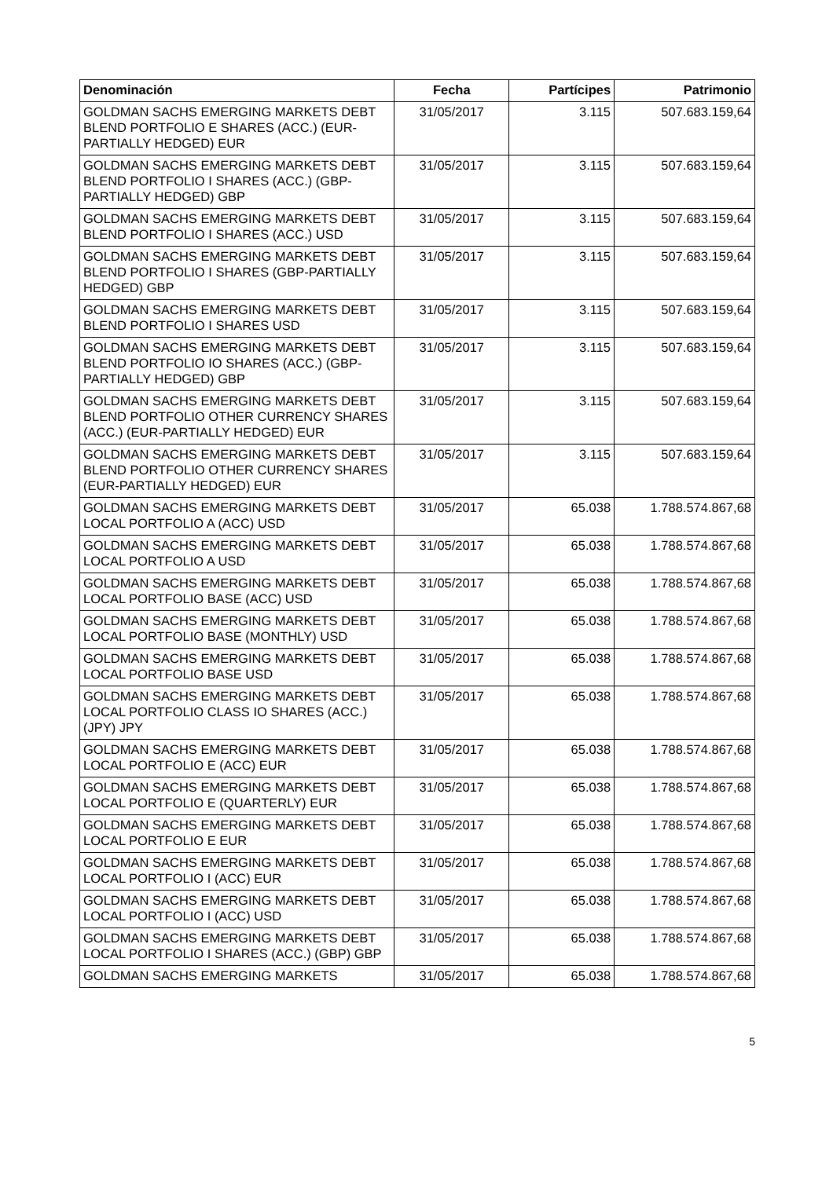| Denominación | Fecha | Partícipes | Patrimonio |
| --- | --- | --- | --- |
| GOLDMAN SACHS EMERGING MARKETS DEBT BLEND PORTFOLIO E SHARES (ACC.) (EUR-PARTIALLY HEDGED) EUR | 31/05/2017 | 3.115 | 507.683.159,64 |
| GOLDMAN SACHS EMERGING MARKETS DEBT BLEND PORTFOLIO I SHARES (ACC.) (GBP-PARTIALLY HEDGED) GBP | 31/05/2017 | 3.115 | 507.683.159,64 |
| GOLDMAN SACHS EMERGING MARKETS DEBT BLEND PORTFOLIO I SHARES (ACC.) USD | 31/05/2017 | 3.115 | 507.683.159,64 |
| GOLDMAN SACHS EMERGING MARKETS DEBT BLEND PORTFOLIO I SHARES (GBP-PARTIALLY HEDGED) GBP | 31/05/2017 | 3.115 | 507.683.159,64 |
| GOLDMAN SACHS EMERGING MARKETS DEBT BLEND PORTFOLIO I SHARES USD | 31/05/2017 | 3.115 | 507.683.159,64 |
| GOLDMAN SACHS EMERGING MARKETS DEBT BLEND PORTFOLIO IO SHARES (ACC.) (GBP-PARTIALLY HEDGED) GBP | 31/05/2017 | 3.115 | 507.683.159,64 |
| GOLDMAN SACHS EMERGING MARKETS DEBT BLEND PORTFOLIO OTHER CURRENCY SHARES (ACC.) (EUR-PARTIALLY HEDGED) EUR | 31/05/2017 | 3.115 | 507.683.159,64 |
| GOLDMAN SACHS EMERGING MARKETS DEBT BLEND PORTFOLIO OTHER CURRENCY SHARES (EUR-PARTIALLY HEDGED) EUR | 31/05/2017 | 3.115 | 507.683.159,64 |
| GOLDMAN SACHS EMERGING MARKETS DEBT LOCAL PORTFOLIO A (ACC) USD | 31/05/2017 | 65.038 | 1.788.574.867,68 |
| GOLDMAN SACHS EMERGING MARKETS DEBT LOCAL PORTFOLIO A USD | 31/05/2017 | 65.038 | 1.788.574.867,68 |
| GOLDMAN SACHS EMERGING MARKETS DEBT LOCAL PORTFOLIO BASE (ACC) USD | 31/05/2017 | 65.038 | 1.788.574.867,68 |
| GOLDMAN SACHS EMERGING MARKETS DEBT LOCAL PORTFOLIO BASE (MONTHLY) USD | 31/05/2017 | 65.038 | 1.788.574.867,68 |
| GOLDMAN SACHS EMERGING MARKETS DEBT LOCAL PORTFOLIO BASE USD | 31/05/2017 | 65.038 | 1.788.574.867,68 |
| GOLDMAN SACHS EMERGING MARKETS DEBT LOCAL PORTFOLIO CLASS IO SHARES (ACC.) (JPY) JPY | 31/05/2017 | 65.038 | 1.788.574.867,68 |
| GOLDMAN SACHS EMERGING MARKETS DEBT LOCAL PORTFOLIO E (ACC) EUR | 31/05/2017 | 65.038 | 1.788.574.867,68 |
| GOLDMAN SACHS EMERGING MARKETS DEBT LOCAL PORTFOLIO E (QUARTERLY) EUR | 31/05/2017 | 65.038 | 1.788.574.867,68 |
| GOLDMAN SACHS EMERGING MARKETS DEBT LOCAL PORTFOLIO E EUR | 31/05/2017 | 65.038 | 1.788.574.867,68 |
| GOLDMAN SACHS EMERGING MARKETS DEBT LOCAL PORTFOLIO I (ACC) EUR | 31/05/2017 | 65.038 | 1.788.574.867,68 |
| GOLDMAN SACHS EMERGING MARKETS DEBT LOCAL PORTFOLIO I (ACC) USD | 31/05/2017 | 65.038 | 1.788.574.867,68 |
| GOLDMAN SACHS EMERGING MARKETS DEBT LOCAL PORTFOLIO I SHARES (ACC.) (GBP) GBP | 31/05/2017 | 65.038 | 1.788.574.867,68 |
| GOLDMAN SACHS EMERGING MARKETS | 31/05/2017 | 65.038 | 1.788.574.867,68 |
5